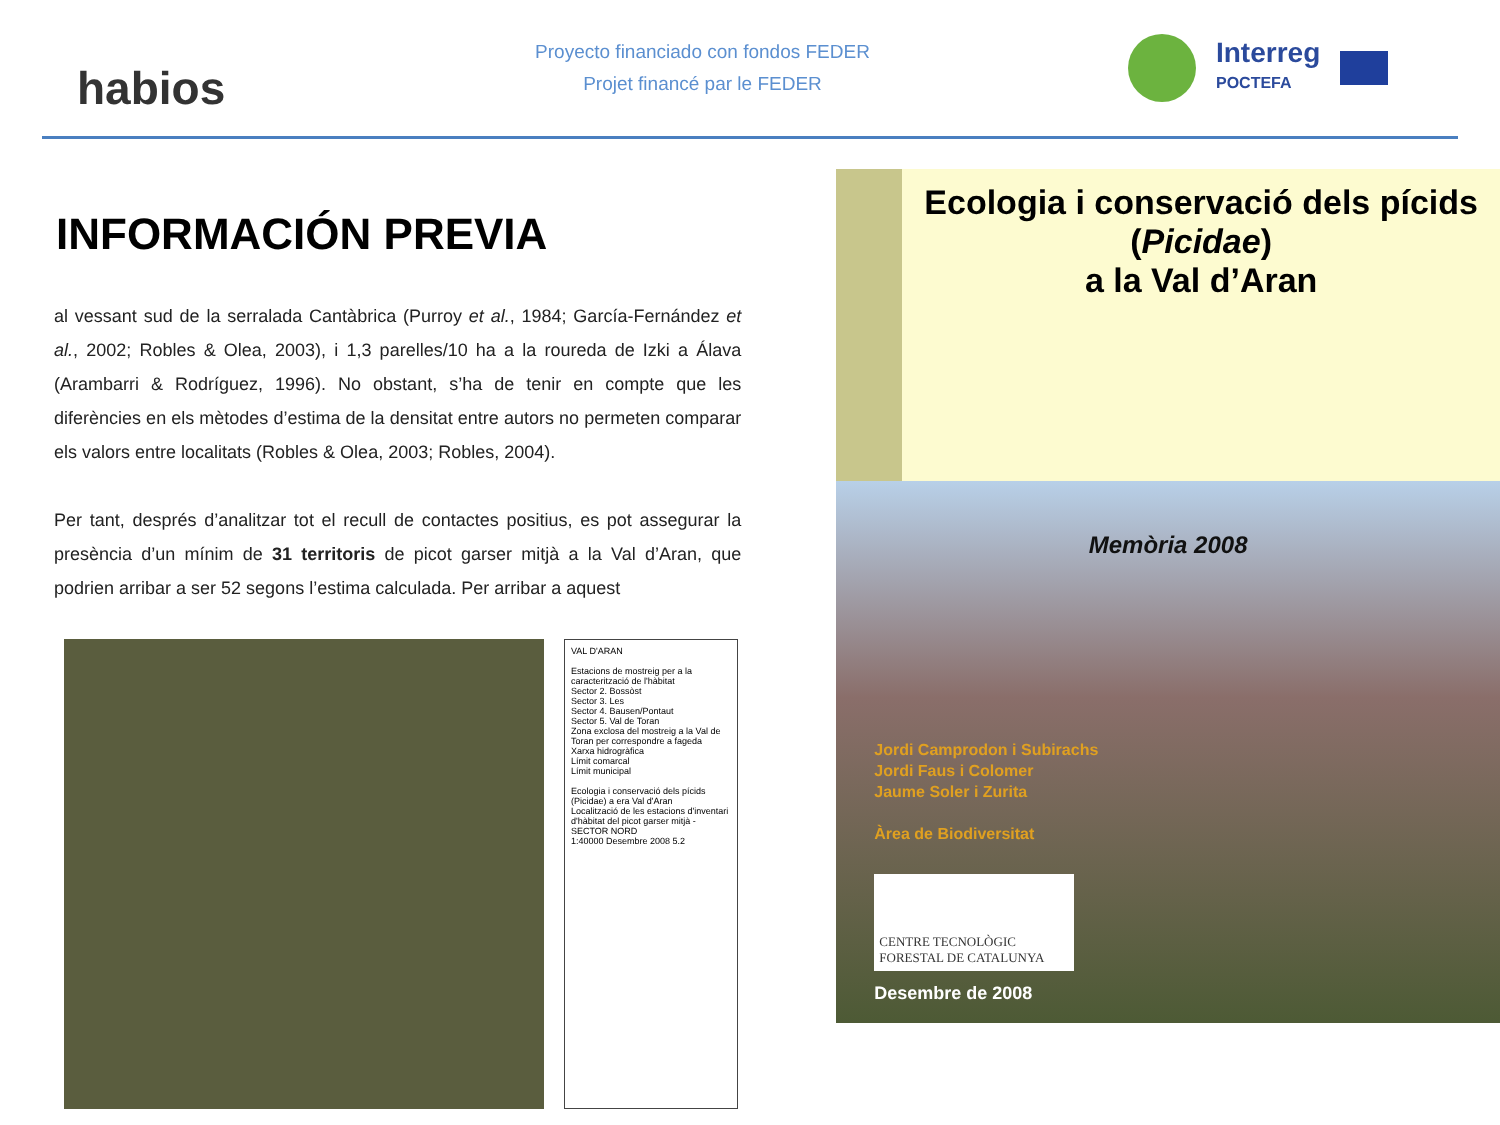habios
Proyecto financiado con fondos FEDER
Projet financé par le FEDER
Interreg
POCTEFA
INFORMACIÓN PREVIA
al vessant sud de la serralada Cantàbrica (Purroy et al., 1984; García-Fernández et al., 2002; Robles & Olea, 2003), i 1,3 parelles/10 ha a la roureda de Izki a Álava (Arambarri & Rodríguez, 1996). No obstant, s’ha de tenir en compte que les diferències en els mètodes d’estima de la densitat entre autors no permeten comparar els valors entre localitats (Robles & Olea, 2003; Robles, 2004).
Per tant, després d’analitzar tot el recull de contactes positius, es pot assegurar la presència d’un mínim de 31 territoris de picot garser mitjà a la Val d’Aran, que podrien arribar a ser 52 segons l’estima calculada. Per arribar a aquest
VAL D'ARAN
Estacions de mostreig per a la caracterització de l'hàbitat
Sector 2. Bossòst
Sector 3. Les
Sector 4. Bausen/Pontaut
Sector 5. Val de Toran
Zona exclosa del mostreig a la Val de Toran per correspondre a fageda
Xarxa hidrogràfica
Límit comarcal
Límit municipal
Ecologia i conservació dels pícids (Picidae) a era Val d'Aran
Localització de les estacions d'inventari d'hàbitat del picot garser mitjà - SECTOR NORD
1:40000 Desembre 2008 5.2
Ecologia i conservació dels pícids
(Picidae)
a la Val d’Aran
Memòria 2008
Jordi Camprodon i Subirachs
Jordi Faus i Colomer
Jaume Soler i Zurita
Àrea de Biodiversitat
CENTRE TECNOLÒGIC FORESTAL DE CATALUNYA
Desembre de 2008